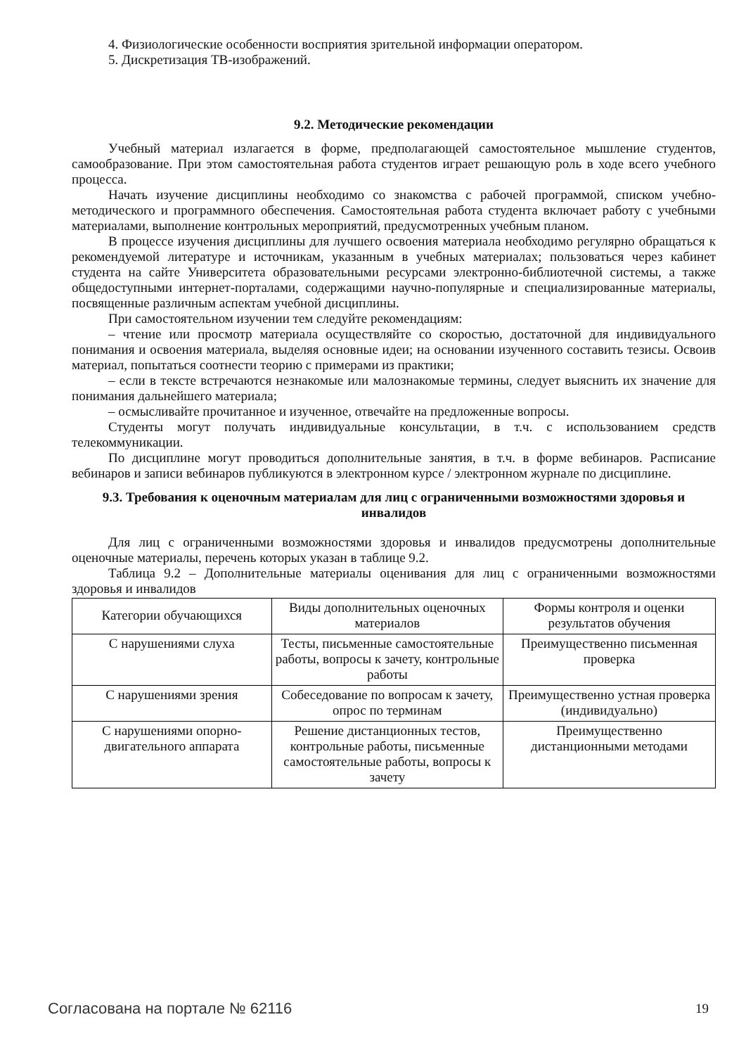4. Физиологические особенности восприятия зрительной информации оператором.
5. Дискретизация ТВ-изображений.
9.2. Методические рекомендации
Учебный материал излагается в форме, предполагающей самостоятельное мышление студентов, самообразование. При этом самостоятельная работа студентов играет решающую роль в ходе всего учебного процесса.
Начать изучение дисциплины необходимо со знакомства с рабочей программой, списком учебно-методического и программного обеспечения. Самостоятельная работа студента включает работу с учебными материалами, выполнение контрольных мероприятий, предусмотренных учебным планом.
В процессе изучения дисциплины для лучшего освоения материала необходимо регулярно обращаться к рекомендуемой литературе и источникам, указанным в учебных материалах; пользоваться через кабинет студента на сайте Университета образовательными ресурсами электронно-библиотечной системы, а также общедоступными интернет-порталами, содержащими научно-популярные и специализированные материалы, посвященные различным аспектам учебной дисциплины.
При самостоятельном изучении тем следуйте рекомендациям:
– чтение или просмотр материала осуществляйте со скоростью, достаточной для индивидуального понимания и освоения материала, выделяя основные идеи; на основании изученного составить тезисы. Освоив материал, попытаться соотнести теорию с примерами из практики;
– если в тексте встречаются незнакомые или малознакомые термины, следует выяснить их значение для понимания дальнейшего материала;
– осмысливайте прочитанное и изученное, отвечайте на предложенные вопросы.
Студенты могут получать индивидуальные консультации, в т.ч. с использованием средств телекоммуникации.
По дисциплине могут проводиться дополнительные занятия, в т.ч. в форме вебинаров. Расписание вебинаров и записи вебинаров публикуются в электронном курсе / электронном журнале по дисциплине.
9.3. Требования к оценочным материалам для лиц с ограниченными возможностями здоровья и инвалидов
Для лиц с ограниченными возможностями здоровья и инвалидов предусмотрены дополнительные оценочные материалы, перечень которых указан в таблице 9.2.
Таблица 9.2 – Дополнительные материалы оценивания для лиц с ограниченными возможностями здоровья и инвалидов
| Категории обучающихся | Виды дополнительных оценочных материалов | Формы контроля и оценки результатов обучения |
| С нарушениями слуха | Тесты, письменные самостоятельные работы, вопросы к зачету, контрольные работы | Преимущественно письменная проверка |
| С нарушениями зрения | Собеседование по вопросам к зачету, опрос по терминам | Преимущественно устная проверка (индивидуально) |
| С нарушениями опорно-двигательного аппарата | Решение дистанционных тестов, контрольные работы, письменные самостоятельные работы, вопросы к зачету | Преимущественно дистанционными методами |
Согласована на портале № 62116 19